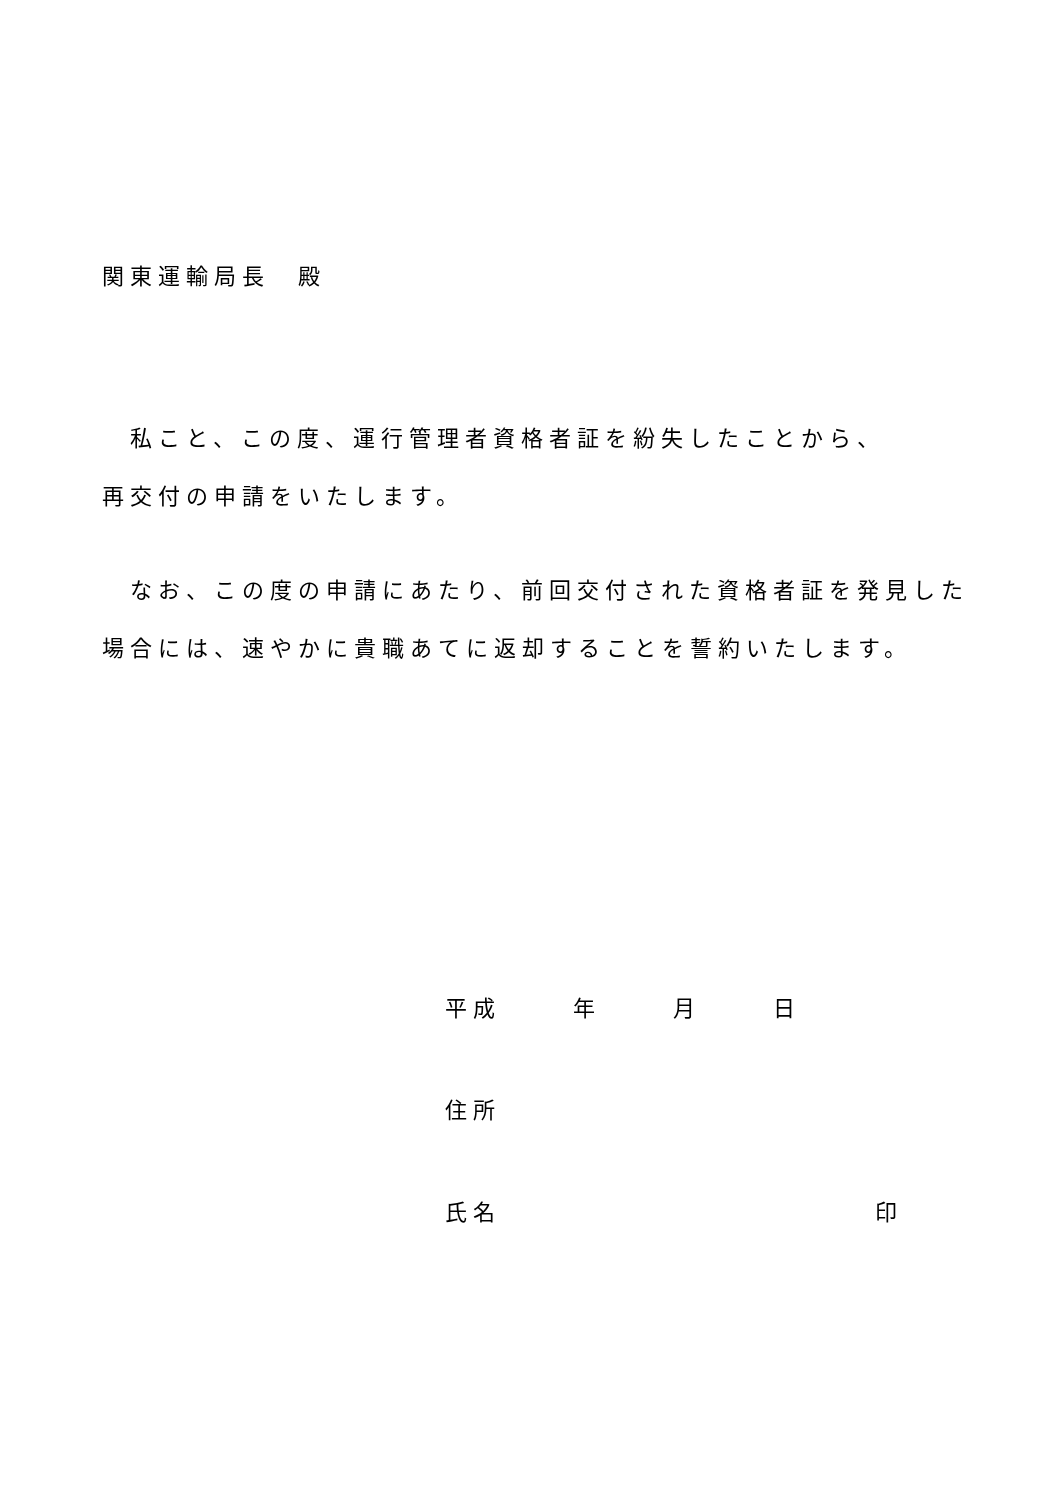関東運輸局長　殿
　私こと、この度、運行管理者資格者証を紛失したことから、
再交付の申請をいたします。
　なお、この度の申請にあたり、前回交付された資格者証を発見した場合には、速やかに貴職あてに返却することを誓約いたします。
平成 年 月 日
住所
氏名 印